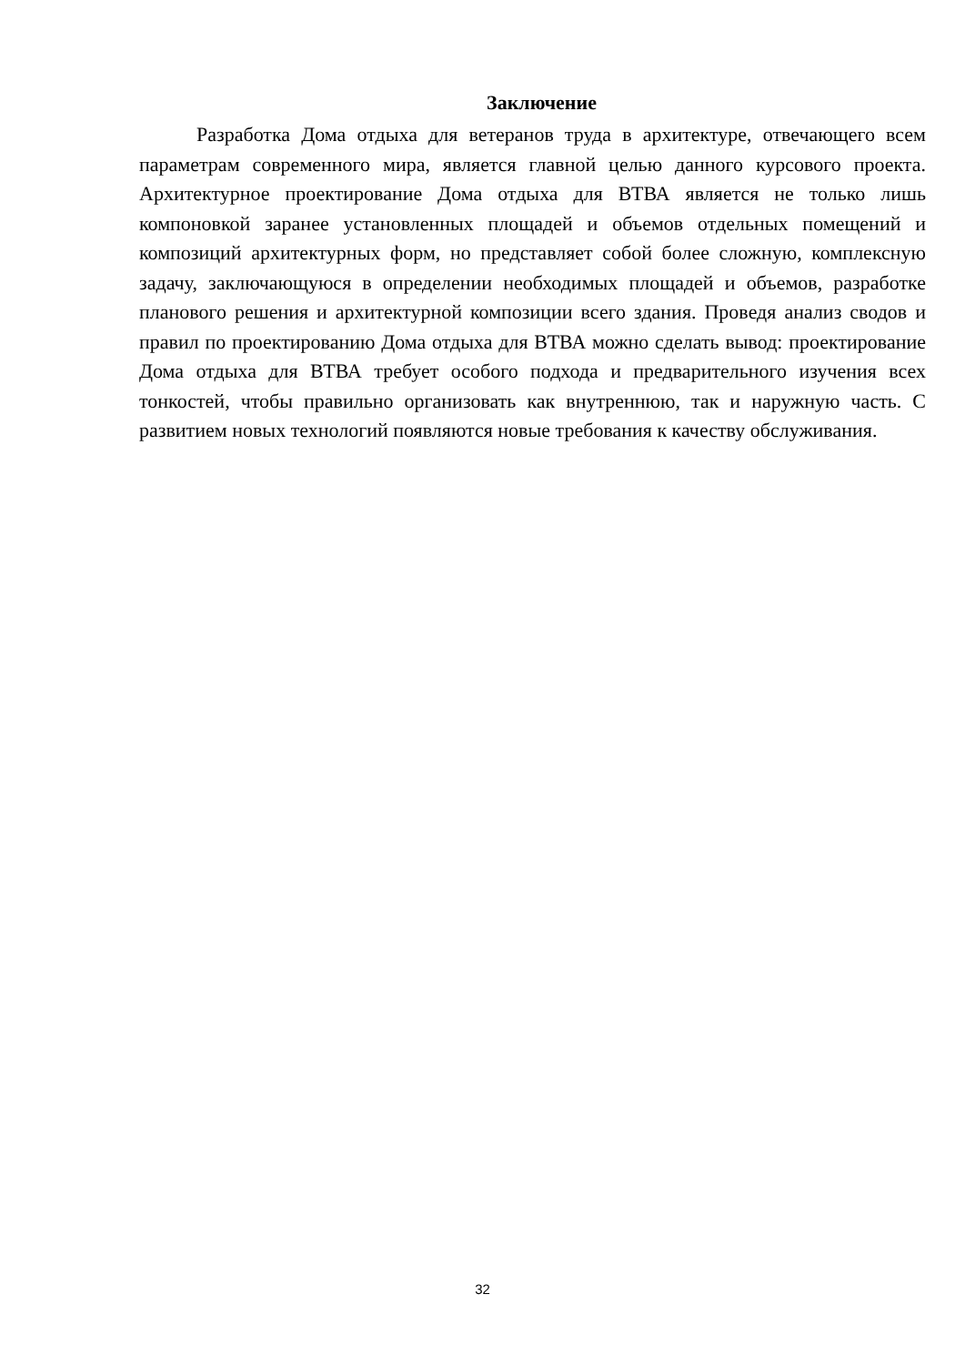Заключение
Разработка Дома отдыха для ветеранов труда в архитектуре, отвечающего всем параметрам современного мира, является главной целью данного курсового проекта. Архитектурное проектирование Дома отдыха для ВТВА является не только лишь компоновкой заранее установленных площадей и объемов отдельных помещений и композиций архитектурных форм, но представляет собой более сложную, комплексную задачу, заключающуюся в определении необходимых площадей и объемов, разработке планового решения и архитектурной композиции всего здания. Проведя анализ сводов и правил по проектированию Дома отдыха для ВТВА можно сделать вывод: проектирование Дома отдыха для ВТВА требует особого подхода и предварительного изучения всех тонкостей, чтобы правильно организовать как внутреннюю, так и наружную часть. С развитием новых технологий появляются новые требования к качеству обслуживания.
32